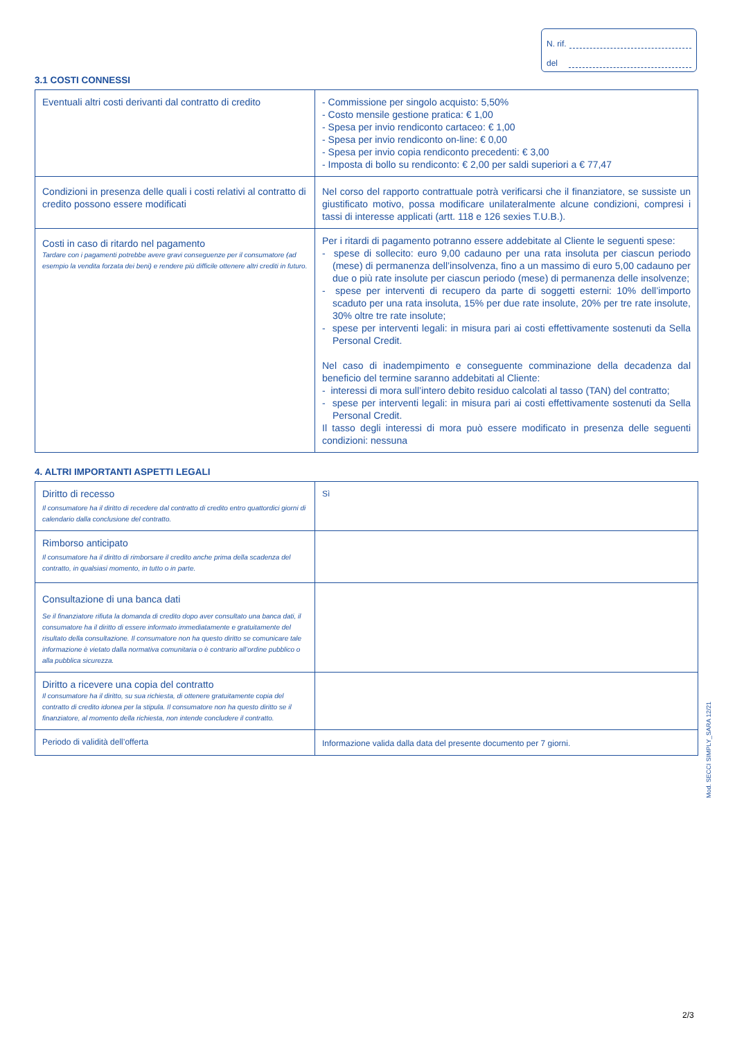N. rif.
del
3.1 COSTI CONNESSI
| Eventuali altri costi derivanti dal contratto di credito | - Commissione per singolo acquisto: 5,50% - Costo mensile gestione pratica: € 1,00 - Spesa per invio rendiconto cartaceo: € 1,00 - Spesa per invio rendiconto on-line: € 0,00 - Spesa per invio copia rendiconto precedenti: € 3,00 - Imposta di bollo su rendiconto: € 2,00 per saldi superiori a € 77,47 |
| Condizioni in presenza delle quali i costi relativi al contratto di credito possono essere modificati | Nel corso del rapporto contrattuale potrà verificarsi che il finanziatore, se sussiste un giustificato motivo, possa modificare unilateralmente alcune condizioni, compresi i tassi di interesse applicati (artt. 118 e 126 sexies T.U.B.). |
| Costi in caso di ritardo nel pagamento Tardare con i pagamenti potrebbe avere gravi conseguenze per il consumatore (ad esempio la vendita forzata dei beni) e rendere più difficile ottenere altri crediti in futuro. | Per i ritardi di pagamento potranno essere addebitate al Cliente le seguenti spese: - spese di sollecito: euro 9,00 cadauno per una rata insoluta per ciascun periodo (mese) di permanenza dell’insolvenza, fino a un massimo di euro 5,00 cadauno per due o più rate insolute per ciascun periodo (mese) di permanenza delle insolvenze; - spese per interventi di recupero da parte di soggetti esterni: 10% dell’importo scaduto per una rata insoluta, 15% per due rate insolute, 20% per tre rate insolute, 30% oltre tre rate insolute; - spese per interventi legali: in misura pari ai costi effettivamente sostenuti da Sella Personal Credit. Nel caso di inadempimento e conseguente comminazione della decadenza dal beneficio del termine saranno addebitati al Cliente: - interessi di mora sull’intero debito residuo calcolati al tasso (TAN) del contratto; - spese per interventi legali: in misura pari ai costi effettivamente sostenuti da Sella Personal Credit. Il tasso degli interessi di mora può essere modificato in presenza delle seguenti condizioni: nessuna |
4. ALTRI IMPORTANTI ASPETTI LEGALI
| Diritto di recesso Il consumatore ha il diritto di recedere dal contratto di credito entro quattordici giorni di calendario dalla conclusione del contratto. | Sì |
| Rimborso anticipato Il consumatore ha il diritto di rimborsare il credito anche prima della scadenza del contratto, in qualsiasi momento, in tutto o in parte. | |
| Consultazione di una banca dati Se il finanziatore rifiuta la domanda di credito dopo aver consultato una banca dati, il consumatore ha il diritto di essere informato immediatamente e gratuitamente del risultato della consultazione. Il consumatore non ha questo diritto se comunicare tale informazione è vietato dalla normativa comunitaria o è contrario all’ordine pubblico o alla pubblica sicurezza. | |
| Diritto a ricevere una copia del contratto Il consumatore ha il diritto, su sua richiesta, di ottenere gratuitamente copia del contratto di credito idonea per la stipula. Il consumatore non ha questo diritto se il finanziatore, al momento della richiesta, non intende concludere il contratto. | |
| Periodo di validità dell’offerta | Informazione valida dalla data del presente documento per 7 giorni. |
Mod. SECCI SIMPLY_SARA 12/21
2/3